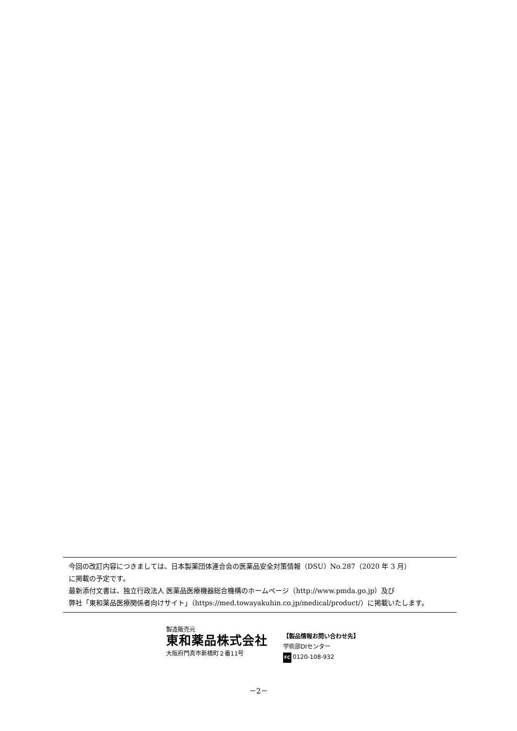今回の改訂内容につきましては、日本製薬団体連合会の医薬品安全対策情報（DSU）No.287（2020 年 3 月）
に掲載の予定です。
最新添付文書は、独立行政法人 医薬品医療機器総合機構のホームページ（http://www.pmda.go.jp）及び
弊社「東和薬品医療関係者向けサイト」（https://med.towayakuhin.co.jp/medical/product/）に掲載いたします。
製造販売元
東和薬品株式会社
大阪府門真市新橋町２番11号
【製品情報お問い合わせ先】
学術部DIセンター
FC 0120-108-932
－2－